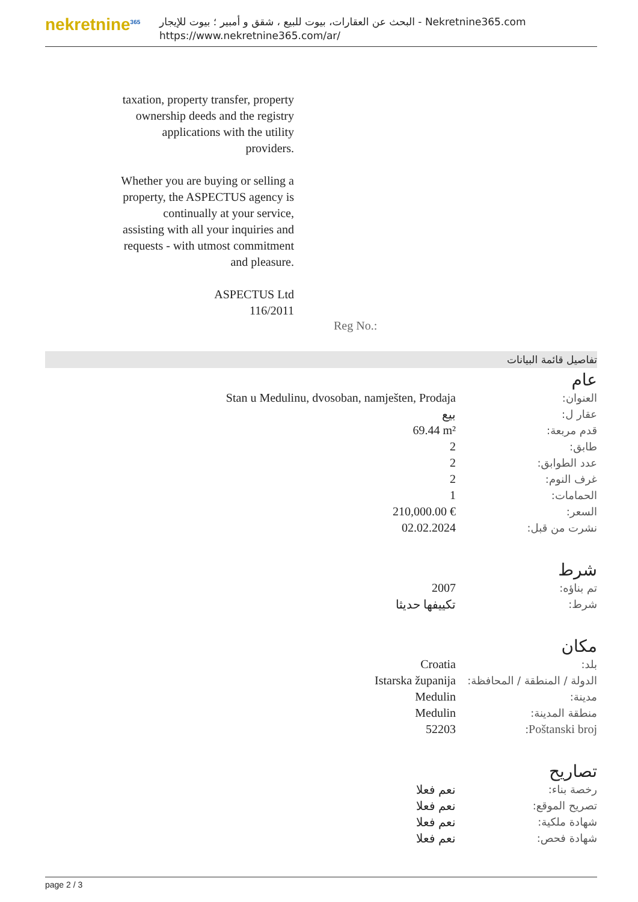nekretnine<sup>365</sup>
البحث عن العقارات، بيوت للبيع ، شقق و أمبير ؛ بيوت للإيجار - Nekretnine365.com
https://www.nekretnine365.com/ar/
taxation, property transfer, property ownership deeds and the registry applications with the utility providers.
Whether you are buying or selling a property, the ASPECTUS agency is continually at your service, assisting with all your inquiries and requests - with utmost commitment and pleasure.
ASPECTUS Ltd
116/2011
Reg No.:
تفاصيل قائمة البيانات
عام
| العنوان: | Stan u Medulinu, dvosoban, namješten, Prodaja |
| عقار ل: | بيع |
| قدم مربعة: | 69.44 m² |
| طابق: | 2 |
| عدد الطوابق: | 2 |
| غرف النوم: | 2 |
| الحمامات: | 1 |
| السعر: | 210,000.00 € |
| نشرت من قبل: | 02.02.2024 |
شرط
| تم بناؤه: | 2007 |
| شرط: | تكييفها حديثا |
مكان
| بلد: | Croatia |
| الدولة / المنطقة / المحافظة: | Istarska županija |
| مدينة: | Medulin |
| منطقة المدينة: | Medulin |
| Poštanski broj: | 52203 |
تصاريح
| رخصة بناء: | نعم فعلا |
| تصريح الموقع: | نعم فعلا |
| شهادة ملكية: | نعم فعلا |
| شهادة فحص: | نعم فعلا |
page 2 / 3